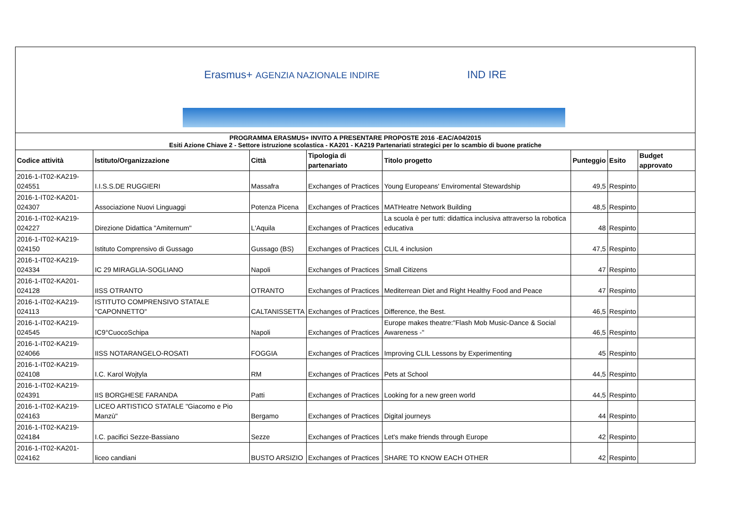Erasmus+ AGENZIA NAZIONALE INDIRE IND IRE
PROGRAMMA ERASMUS+ INVITO A PRESENTARE PROPOSTE 2016 -EAC/A04/2015
Esiti Azione Chiave 2 - Settore istruzione scolastica - KA201 - KA219 Partenariati strategici per lo scambio di buone pratiche
| Codice attività | Istituto/Organizzazione | Città | Tipologia di partenariato | Titolo progetto | Punteggio | Esito | Budget approvato |
| --- | --- | --- | --- | --- | --- | --- | --- |
| 2016-1-IT02-KA219-024551 | I.I.S.S.DE RUGGIERI | Massafra | Exchanges of Practices | Young Europeans' Enviromental Stewardship | 49,5 | Respinto | |
| 2016-1-IT02-KA201-024307 | Associazione Nuovi Linguaggi | Potenza Picena | Exchanges of Practices | MATHeatre Network Building | 48,5 | Respinto | |
| 2016-1-IT02-KA219-024227 | Direzione Didattica "Amiternum" | L'Aquila | Exchanges of Practices | La scuola è per tutti: didattica inclusiva attraverso la robotica educativa | 48 | Respinto | |
| 2016-1-IT02-KA219-024150 | Istituto Comprensivo di Gussago | Gussago (BS) | Exchanges of Practices | CLIL 4 inclusion | 47,5 | Respinto | |
| 2016-1-IT02-KA219-024334 | IC 29 MIRAGLIA-SOGLIANO | Napoli | Exchanges of Practices | Small Citizens | 47 | Respinto | |
| 2016-1-IT02-KA201-024128 | IISS OTRANTO | OTRANTO | Exchanges of Practices | Mediterrean Diet and Right Healthy Food and Peace | 47 | Respinto | |
| 2016-1-IT02-KA219-024113 | ISTITUTO COMPRENSIVO STATALE "CAPONNETTO" | CALTANISSETTA | Exchanges of Practices | Difference, the Best. | 46,5 | Respinto | |
| 2016-1-IT02-KA219-024545 | IC9°CuocoSchipa | Napoli | Exchanges of Practices | Europe makes theatre:"Flash Mob Music-Dance & Social Awareness -" | 46,5 | Respinto | |
| 2016-1-IT02-KA219-024066 | IISS NOTARANGELO-ROSATI | FOGGIA | Exchanges of Practices | Improving CLIL Lessons by Experimenting | 45 | Respinto | |
| 2016-1-IT02-KA219-024108 | I.C. Karol Wojtyla | RM | Exchanges of Practices | Pets at School | 44,5 | Respinto | |
| 2016-1-IT02-KA219-024391 | IIS BORGHESE FARANDA | Patti | Exchanges of Practices | Looking for a new green world | 44,5 | Respinto | |
| 2016-1-IT02-KA219-024163 | LICEO ARTISTICO STATALE "Giacomo e Pio Manzù" | Bergamo | Exchanges of Practices | Digital journeys | 44 | Respinto | |
| 2016-1-IT02-KA219-024184 | I.C. pacifici Sezze-Bassiano | Sezze | Exchanges of Practices | Let's make friends through Europe | 42 | Respinto | |
| 2016-1-IT02-KA201-024162 | liceo candiani | BUSTO ARSIZIO | Exchanges of Practices | SHARE TO KNOW EACH OTHER | 42 | Respinto | |